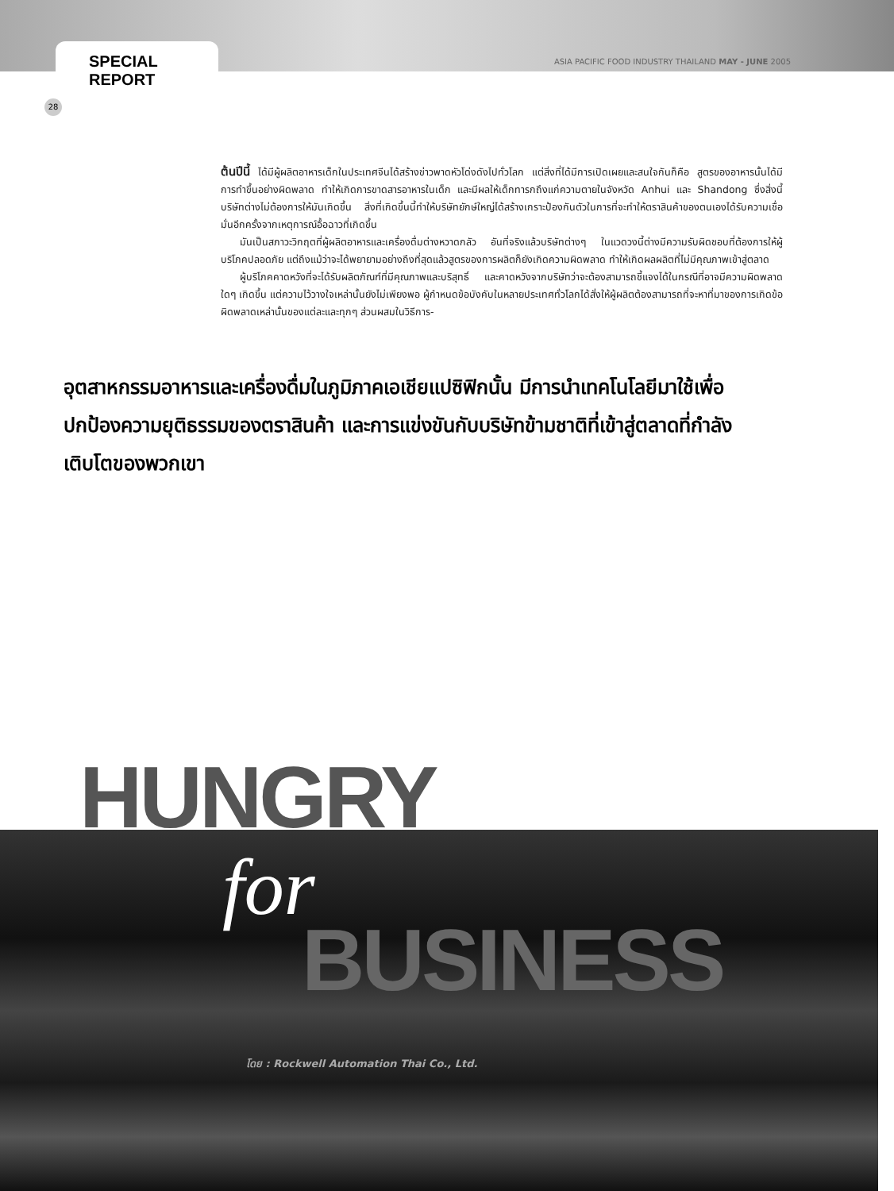SPECIAL REPORT
ASIA PACIFIC FOOD INDUSTRY THAILAND MAY - JUNE 2005
28
ต้นปีนี้ ได้มีผู้ผลิตอาหารเด็กในประเทศจีนได้สร้างข่าวพาดหัวโด่งดังไปทั่วโลก แต่สิ่งที่ได้มีการเปิดเผยและสนใจกันก็คือ สูตรของอาหารนั้นได้มีการทำขึ้นอย่างผิดพลาด ทำให้เกิดการขาดสารอาหารในเด็ก และมีผลให้เด็กทารกถึงแก่ความตายในจังหวัด Anhui และ Shandong ซึ่งสิ่งนี้บริษัทต่างไม่ต้องการให้มันเกิดขึ้น สิ่งที่เกิดขึ้นนี้ทำให้บริษัทยักษ์ใหญ่ได้สร้างเกราะป้องกันตัวในการที่จะทำให้ตราสินค้าของตนเองได้รับความเชื่อมั่นอีกครั้งจากเหตุการณ์อื้อฉาวที่เกิดขึ้น
มันเป็นสภาวะวิกฤตที่ผู้ผลิตอาหารและเครื่องดื่มต่างหวาดกลัว อันที่จริงแล้วบริษัทต่างๆ ในแวดวงนี้ต่างมีความรับผิดชอบที่ต้องการให้ผู้บริโภคปลอดภัย แต่ถึงแม้ว่าจะได้พยายามอย่างถึงที่สุดแล้วสูตรของการผลิตก็ยังเกิดความผิดพลาด ทำให้เกิดผลผลิตที่ไม่มีคุณภาพเข้าสู่ตลาด
ผู้บริโภคคาดหวังที่จะได้รับผลิตภัณฑ์ที่มีคุณภาพและบริสุทธิ์ และคาดหวังจากบริษัทว่าจะต้องสามารถชี้แจงได้ในกรณีที่อาจมีความผิดพลาดใดๆ เกิดขึ้น แต่ความไว้วางใจเหล่านั้นยังไม่เพียงพอ ผู้กำหนดข้อบังคับในหลายประเทศทั่วโลกได้สั่งให้ผู้ผลิตต้องสามารถที่จะหาที่มาของการเกิดข้อผิดพลาดเหล่านั้นของแต่ละและทุกๆ ส่วนผสมในวิธีการ-
อุตสาหกรรมอาหารและเครื่องดื่มในภูมิภาคเอเชียแปซิฟิกนั้น มีการนำเทคโนโลยีมาใช้เพื่อปกป้องความยุติธรรมของตราสินค้า และการแข่งขันกับบริษัทข้ามชาติที่เข้าสู่ตลาดที่กำลังเติบโตของพวกเขา
HUNGRY
for
BUSINESS
โดย : Rockwell Automation Thai Co., Ltd.